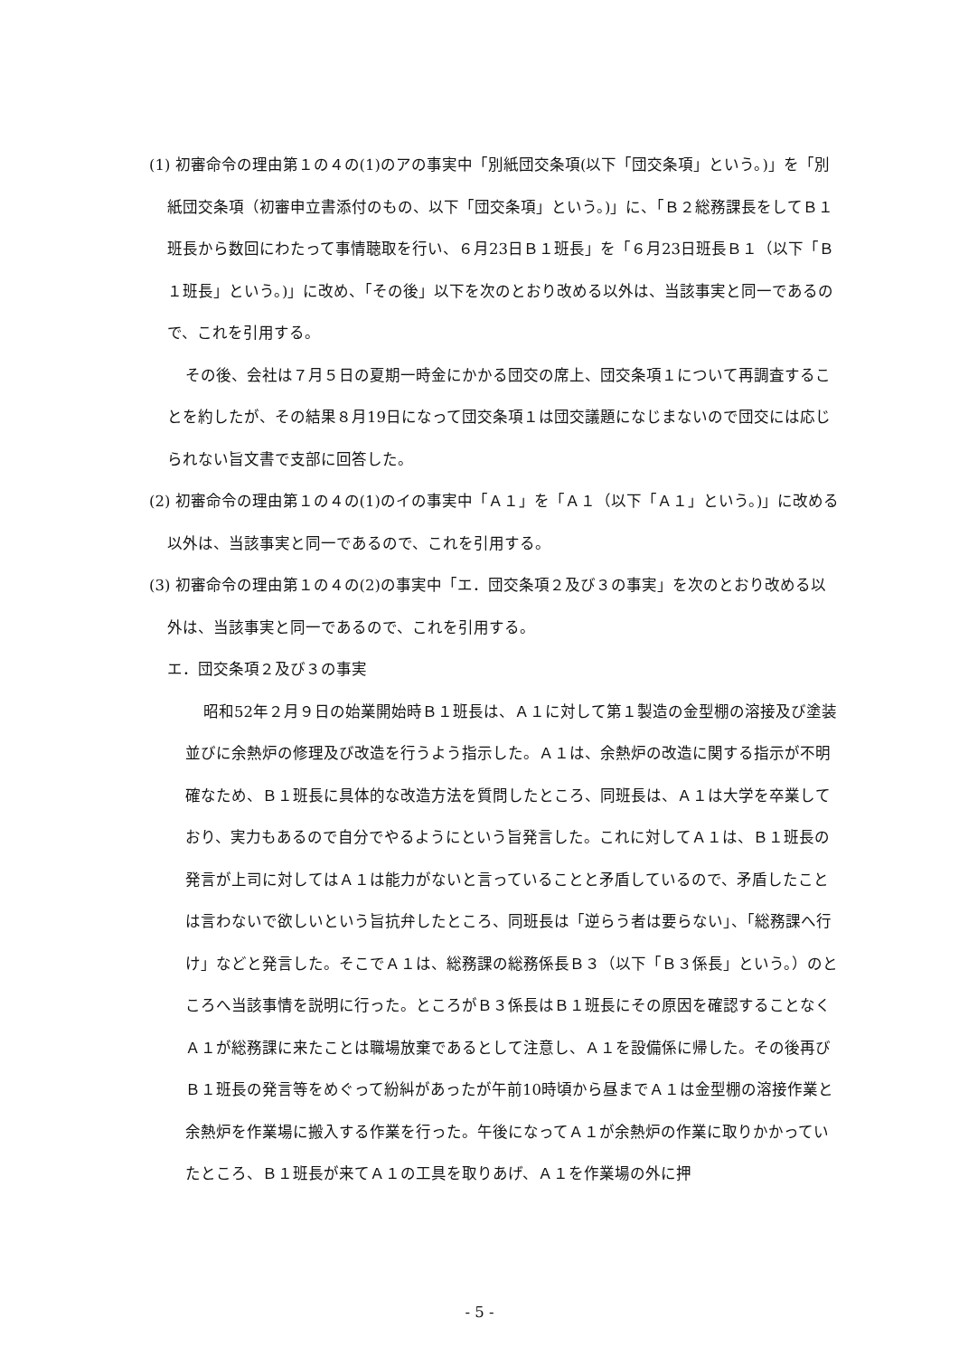(1) 初審命令の理由第１の４の(1)のアの事実中「別紙団交条項(以下「団交条項」という。)」を「別紙団交条項（初審申立書添付のもの、以下「団交条項」という。)」に、「Ｂ２総務課長をしてＢ１班長から数回にわたって事情聴取を行い、６月23日Ｂ１班長」を「６月23日班長Ｂ１（以下「Ｂ１班長」という。)」に改め、「その後」以下を次のとおり改める以外は、当該事実と同一であるので、これを引用する。
その後、会社は７月５日の夏期一時金にかかる団交の席上、団交条項１について再調査することを約したが、その結果８月19日になって団交条項１は団交議題になじまないので団交には応じられない旨文書で支部に回答した。
(2) 初審命令の理由第１の４の(1)のイの事実中「Ａ１」を「Ａ１（以下「Ａ１」という。)」に改める以外は、当該事実と同一であるので、これを引用する。
(3) 初審命令の理由第１の４の(2)の事実中「エ．団交条項２及び３の事実」を次のとおり改める以外は、当該事実と同一であるので、これを引用する。
エ．団交条項２及び３の事実
昭和52年２月９日の始業開始時Ｂ１班長は、Ａ１に対して第１製造の金型棚の溶接及び塗装並びに余熱炉の修理及び改造を行うよう指示した。Ａ１は、余熱炉の改造に関する指示が不明確なため、Ｂ１班長に具体的な改造方法を質問したところ、同班長は、Ａ１は大学を卒業しており、実力もあるので自分でやるようにという旨発言した。これに対してＡ１は、Ｂ１班長の発言が上司に対してはＡ１は能力がないと言っていることと矛盾しているので、矛盾したことは言わないで欲しいという旨抗弁したところ、同班長は「逆らう者は要らない」、「総務課へ行け」などと発言した。そこでＡ１は、総務課の総務係長Ｂ３（以下「Ｂ３係長」という。）のところへ当該事情を説明に行った。ところがＢ３係長はＢ１班長にその原因を確認することなくＡ１が総務課に来たことは職場放棄であるとして注意し、Ａ１を設備係に帰した。その後再びＢ１班長の発言等をめぐって紛糾があったが午前10時頃から昼までＡ１は金型棚の溶接作業と余熱炉を作業場に搬入する作業を行った。午後になってＡ１が余熱炉の作業に取りかかっていたところ、Ｂ１班長が来てＡ１の工具を取りあげ、Ａ１を作業場の外に押
- 5 -